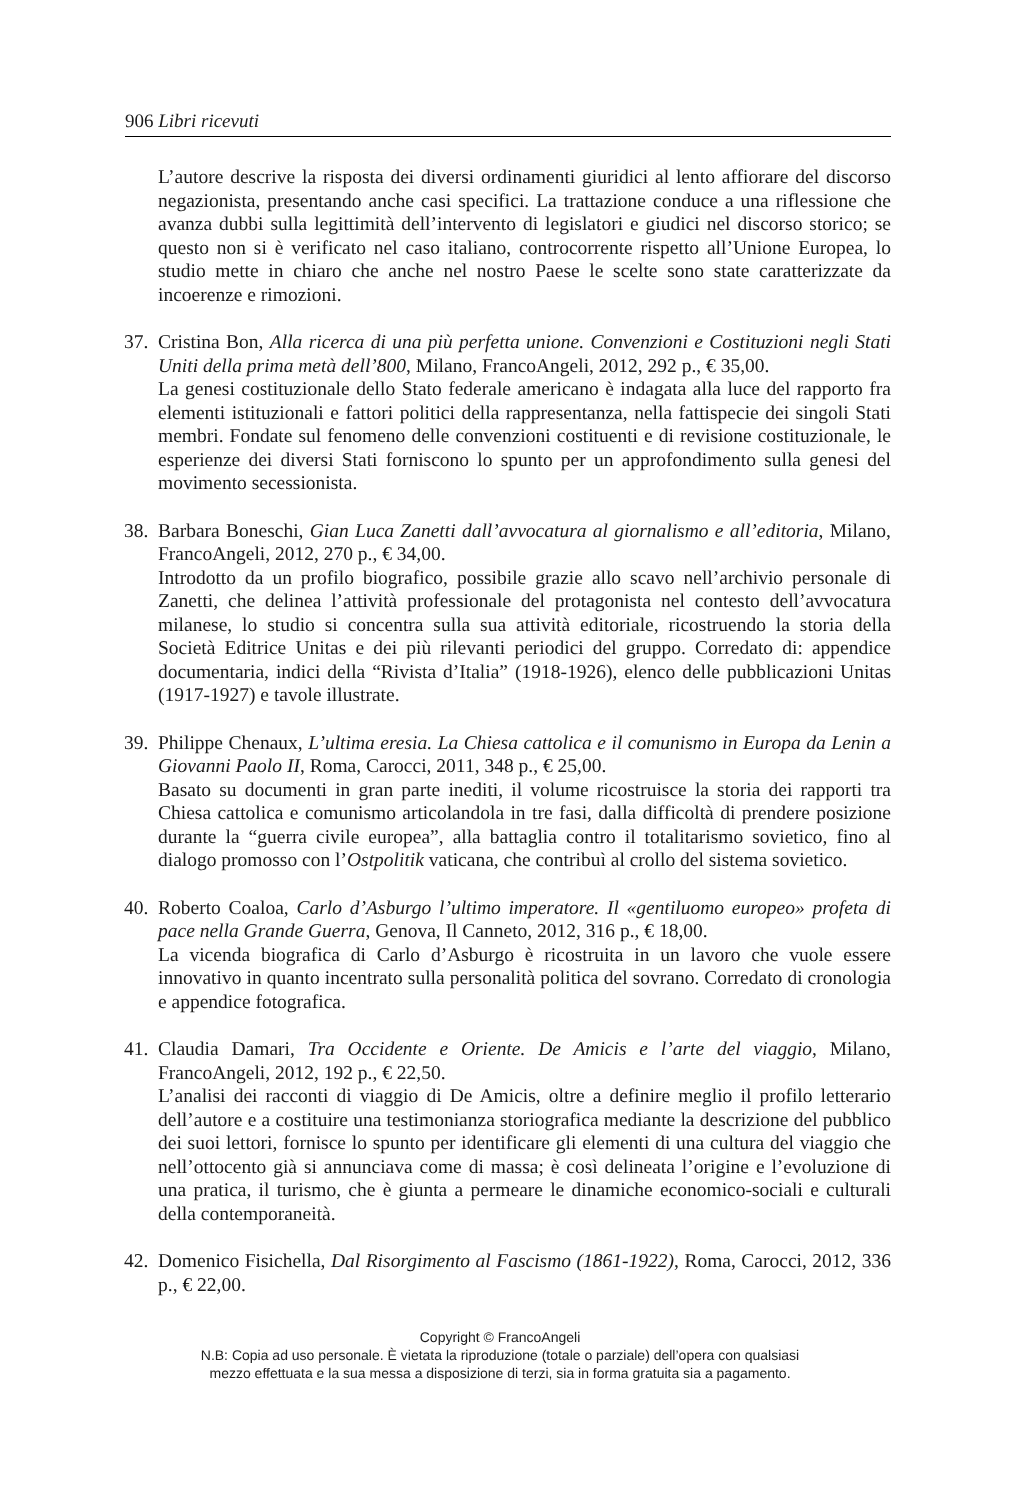906 Libri ricevuti
L’autore descrive la risposta dei diversi ordinamenti giuridici al lento affiorare del discorso negazionista, presentando anche casi specifici. La trattazione conduce a una riflessione che avanza dubbi sulla legittimità dell’intervento di legislatori e giudici nel discorso storico; se questo non si è verificato nel caso italiano, controcorrente rispetto all’Unione Europea, lo studio mette in chiaro che anche nel nostro Paese le scelte sono state caratterizzate da incoerenze e rimozioni.
37. Cristina Bon, Alla ricerca di una più perfetta unione. Convenzioni e Costituzioni negli Stati Uniti della prima metà dell’800, Milano, FrancoAngeli, 2012, 292 p., € 35,00.
La genesi costituzionale dello Stato federale americano è indagata alla luce del rapporto fra elementi istituzionali e fattori politici della rappresentanza, nella fattispecie dei singoli Stati membri. Fondate sul fenomeno delle convenzioni costituenti e di revisione costituzionale, le esperienze dei diversi Stati forniscono lo spunto per un approfondimento sulla genesi del movimento secessionista.
38. Barbara Boneschi, Gian Luca Zanetti dall’avvocatura al giornalismo e all’editoria, Milano, FrancoAngeli, 2012, 270 p., € 34,00.
Introdotto da un profilo biografico, possibile grazie allo scavo nell’archivio personale di Zanetti, che delinea l’attività professionale del protagonista nel contesto dell’avvocatura milanese, lo studio si concentra sulla sua attività editoriale, ricostruendo la storia della Società Editrice Unitas e dei più rilevanti periodici del gruppo. Corredato di: appendice documentaria, indici della “Rivista d’Italia” (1918-1926), elenco delle pubblicazioni Unitas (1917-1927) e tavole illustrate.
39. Philippe Chenaux, L’ultima eresia. La Chiesa cattolica e il comunismo in Europa da Lenin a Giovanni Paolo II, Roma, Carocci, 2011, 348 p., € 25,00.
Basato su documenti in gran parte inediti, il volume ricostruisce la storia dei rapporti tra Chiesa cattolica e comunismo articolandola in tre fasi, dalla difficoltà di prendere posizione durante la “guerra civile europea”, alla battaglia contro il totalitarismo sovietico, fino al dialogo promosso con l’Ostpolitik vaticana, che contribuì al crollo del sistema sovietico.
40. Roberto Coaloa, Carlo d’Asburgo l’ultimo imperatore. Il «gentiluomo europeo» profeta di pace nella Grande Guerra, Genova, Il Canneto, 2012, 316 p., € 18,00.
La vicenda biografica di Carlo d’Asburgo è ricostruita in un lavoro che vuole essere innovativo in quanto incentrato sulla personalità politica del sovrano. Corredato di cronologia e appendice fotografica.
41. Claudia Damari, Tra Occidente e Oriente. De Amicis e l’arte del viaggio, Milano, FrancoAngeli, 2012, 192 p., € 22,50.
L’analisi dei racconti di viaggio di De Amicis, oltre a definire meglio il profilo letterario dell’autore e a costituire una testimonianza storiografica mediante la descrizione del pubblico dei suoi lettori, fornisce lo spunto per identificare gli elementi di una cultura del viaggio che nell’ottocento già si annunciava come di massa; è così delineata l’origine e l’evoluzione di una pratica, il turismo, che è giunta a permeare le dinamiche economico-sociali e culturali della contemporaneità.
42. Domenico Fisichella, Dal Risorgimento al Fascismo (1861-1922), Roma, Carocci, 2012, 336 p., € 22,00.
Copyright © FrancoAngeli
N.B: Copia ad uso personale. È vietata la riproduzione (totale o parziale) dell’opera con qualsiasi
mezzo effettuata e la sua messa a disposizione di terzi, sia in forma gratuita sia a pagamento.